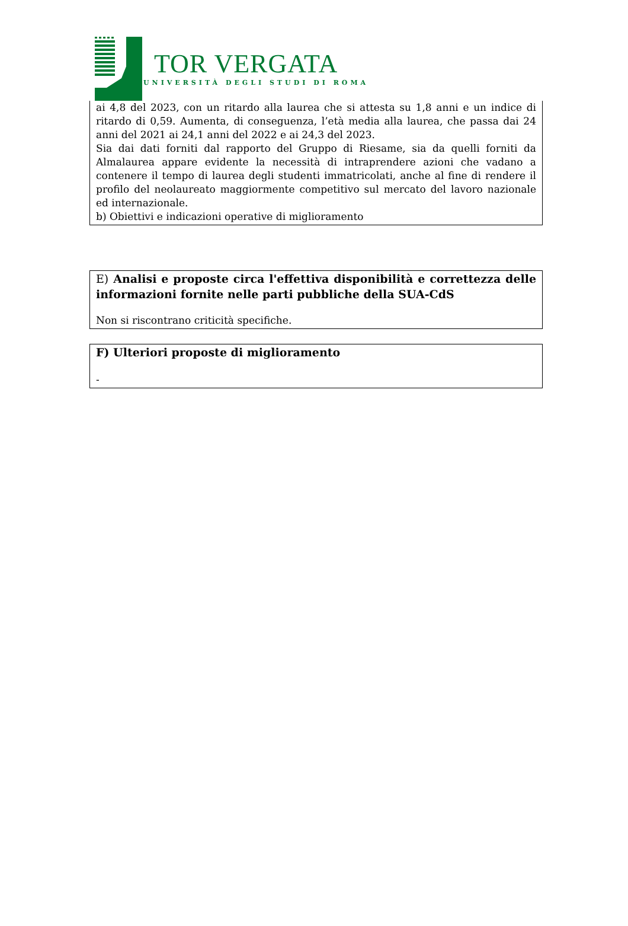TOR VERGATA
UNIVERSITÀ DEGLI STUDI DI ROMA
ai 4,8 del 2023, con un ritardo alla laurea che si attesta su 1,8 anni e un indice di ritardo di 0,59. Aumenta, di conseguenza, l’età media alla laurea, che passa dai 24 anni del 2021 ai 24,1 anni del 2022 e ai 24,3 del 2023.
Sia dai dati forniti dal rapporto del Gruppo di Riesame, sia da quelli forniti da Almalaurea appare evidente la necessità di intraprendere azioni che vadano a contenere il tempo di laurea degli studenti immatricolati, anche al fine di rendere il profilo del neolaureato maggiormente competitivo sul mercato del lavoro nazionale ed internazionale.
b) Obiettivi e indicazioni operative di miglioramento
E) Analisi e proposte circa l'effettiva disponibilità e correttezza delle informazioni fornite nelle parti pubbliche della SUA-CdS
Non si riscontrano criticità specifiche.
F) Ulteriori proposte di miglioramento
-